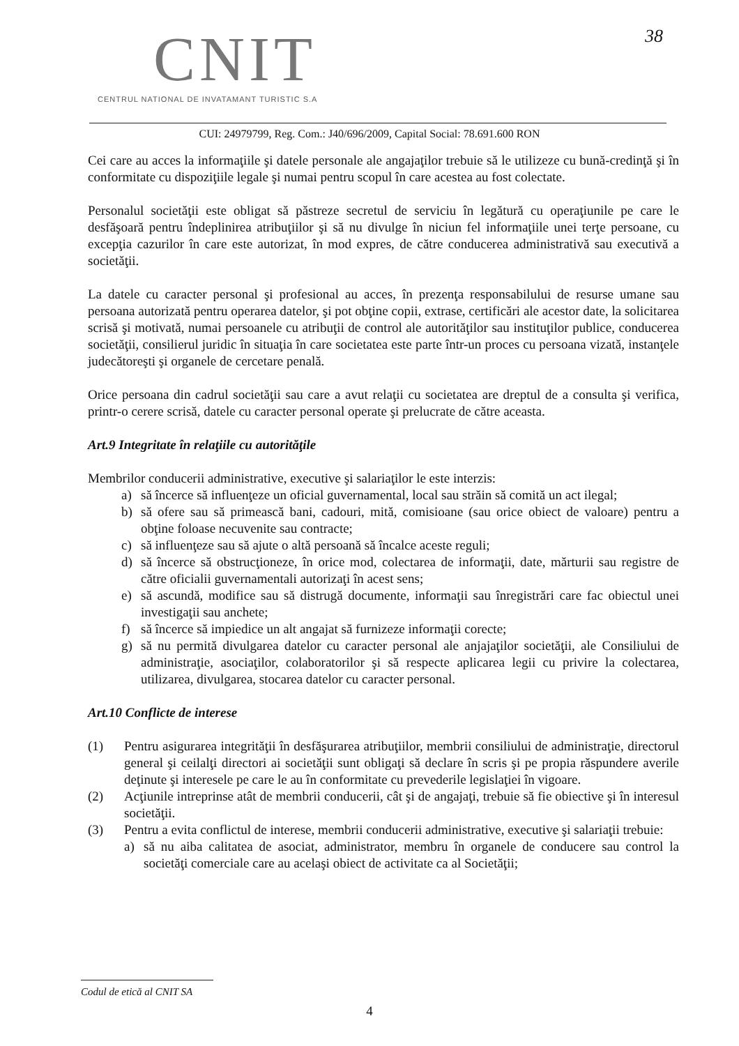CNIT
CENTRUL NATIONAL DE INVATAMANT TURISTIC S.A
38
CUI: 24979799, Reg. Com.: J40/696/2009, Capital Social: 78.691.600 RON
Cei care au acces la informaţiile şi datele personale ale angajaţilor trebuie să le utilizeze cu bună-credinţă şi în conformitate cu dispoziţiile legale şi numai pentru scopul în care acestea au fost colectate.
Personalul societăţii este obligat să păstreze secretul de serviciu în legătură cu operaţiunile pe care le desfăşoară pentru îndeplinirea atribuţiilor şi să nu divulge în niciun fel informaţiile unei terţe persoane, cu excepţia cazurilor în care este autorizat, în mod expres, de către conducerea administrativă sau executivă a societăţii.
La datele cu caracter personal şi profesional au acces, în prezenţa responsabilului de resurse umane sau persoana autorizată pentru operarea datelor, şi pot obţine copii, extrase, certificări ale acestor date, la solicitarea scrisă şi motivată, numai persoanele cu atribuţii de control ale autorităţilor sau instituţilor publice, conducerea societăţii, consilierul juridic în situaţia în care societatea este parte într-un proces cu persoana vizată, instanţele judecătoreşti şi organele de cercetare penală.
Orice persoana din cadrul societăţii sau care a avut relaţii cu societatea are dreptul de a consulta şi verifica, printr-o cerere scrisă, datele cu caracter personal operate şi prelucrate de către aceasta.
Art.9 Integritate în relaţiile cu autorităţile
Membrilor conducerii administrative, executive şi salariaţilor le este interzis:
a) să încerce să influenţeze un oficial guvernamental, local sau străin să comită un act ilegal;
b) să ofere sau să primească bani, cadouri, mită, comisioane (sau orice obiect de valoare) pentru a obţine foloase necuvenite sau contracte;
c) să influenţeze sau să ajute o altă persoană să încalce aceste reguli;
d) să încerce să obstrucţioneze, în orice mod, colectarea de informaţii, date, mărturii sau registre de către oficialii guvernamentali autorizaţi în acest sens;
e) să ascundă, modifice sau să distrugă documente, informaţii sau înregistrări care fac obiectul unei investigaţii sau anchete;
f) să încerce să impiedice un alt angajat să furnizeze informaţii corecte;
g) să nu permită divulgarea datelor cu caracter personal ale anjajaţilor societăţii, ale Consiliului de administraţie, asociaţilor, colaboratorilor şi să respecte aplicarea legii cu privire la colectarea, utilizarea, divulgarea, stocarea datelor cu caracter personal.
Art.10 Conflicte de interese
(1) Pentru asigurarea integrităţii în desfăşurarea atribuţiilor, membrii consiliului de administraţie, directorul general şi ceilalţi directori ai societăţii sunt obligaţi să declare în scris şi pe propia răspundere averile deţinute şi interesele pe care le au în conformitate cu prevederile legislaţiei în vigoare.
(2) Acţiunile intreprinse atât de membrii conducerii, cât şi de angajaţi, trebuie să fie obiective şi în interesul societăţii.
(3) Pentru a evita conflictul de interese, membrii conducerii administrative, executive şi salariaţii trebuie:
a) să nu aiba calitatea de asociat, administrator, membru în organele de conducere sau control la societăţi comerciale care au acelaşi obiect de activitate ca al Societăţii;
Codul de etică al CNIT SA
4